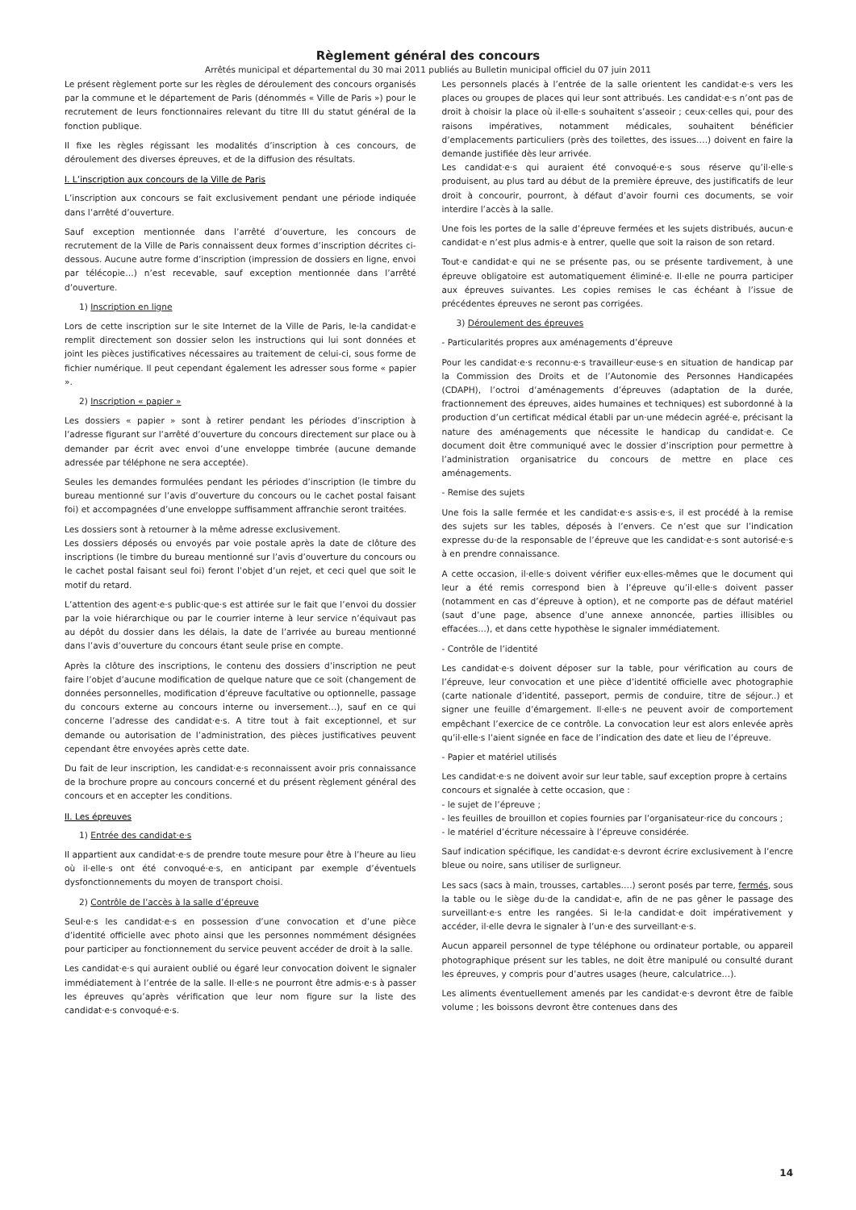Règlement général des concours
Arrêtés municipal et départemental du 30 mai 2011 publiés au Bulletin municipal officiel du 07 juin 2011
Le présent règlement porte sur les règles de déroulement des concours organisés par la commune et le département de Paris (dénommés « Ville de Paris ») pour le recrutement de leurs fonctionnaires relevant du titre III du statut général de la fonction publique.
Il fixe les règles régissant les modalités d’inscription à ces concours, de déroulement des diverses épreuves, et de la diffusion des résultats.
I. L’inscription aux concours de la Ville de Paris
L’inscription aux concours se fait exclusivement pendant une période indiquée dans l’arrêté d’ouverture.
Sauf exception mentionnée dans l’arrêté d’ouverture, les concours de recrutement de la Ville de Paris connaissent deux formes d’inscription décrites ci-dessous. Aucune autre forme d’inscription (impression de dossiers en ligne, envoi par télécopie…) n’est recevable, sauf exception mentionnée dans l’arrêté d’ouverture.
1) Inscription en ligne
Lors de cette inscription sur le site Internet de la Ville de Paris, le·la candidat·e remplit directement son dossier selon les instructions qui lui sont données et joint les pièces justificatives nécessaires au traitement de celui-ci, sous forme de fichier numérique. Il peut cependant également les adresser sous forme « papier ».
2) Inscription « papier »
Les dossiers « papier » sont à retirer pendant les périodes d’inscription à l’adresse figurant sur l’arrêté d’ouverture du concours directement sur place ou à demander par écrit avec envoi d’une enveloppe timbrée (aucune demande adressée par téléphone ne sera acceptée).
Seules les demandes formulées pendant les périodes d’inscription (le timbre du bureau mentionné sur l’avis d’ouverture du concours ou le cachet postal faisant foi) et accompagnées d’une enveloppe suffisamment affranchie seront traitées.
Les dossiers sont à retourner à la même adresse exclusivement.
Les dossiers déposés ou envoyés par voie postale après la date de clôture des inscriptions (le timbre du bureau mentionné sur l’avis d’ouverture du concours ou le cachet postal faisant seul foi) feront l’objet d’un rejet, et ceci quel que soit le motif du retard.
L’attention des agent·e·s public·que·s est attirée sur le fait que l’envoi du dossier par la voie hiérarchique ou par le courrier interne à leur service n’équivaut pas au dépôt du dossier dans les délais, la date de l’arrivée au bureau mentionné dans l’avis d’ouverture du concours étant seule prise en compte.
Après la clôture des inscriptions, le contenu des dossiers d’inscription ne peut faire l’objet d’aucune modification de quelque nature que ce soit (changement de données personnelles, modification d’épreuve facultative ou optionnelle, passage du concours externe au concours interne ou inversement…), sauf en ce qui concerne l’adresse des candidat·e·s. A titre tout à fait exceptionnel, et sur demande ou autorisation de l’administration, des pièces justificatives peuvent cependant être envoyées après cette date.
Du fait de leur inscription, les candidat·e·s reconnaissent avoir pris connaissance de la brochure propre au concours concerné et du présent règlement général des concours et en accepter les conditions.
II. Les épreuves
1) Entrée des candidat·e·s
Il appartient aux candidat·e·s de prendre toute mesure pour être à l’heure au lieu où il·elle·s ont été convoqué·e·s, en anticipant par exemple d’éventuels dysfonctionnements du moyen de transport choisi.
2) Contrôle de l’accès à la salle d’épreuve
Seul·e·s les candidat·e·s en possession d’une convocation et d’une pièce d’identité officielle avec photo ainsi que les personnes nommément désignées pour participer au fonctionnement du service peuvent accéder de droit à la salle.
Les candidat·e·s qui auraient oublié ou égaré leur convocation doivent le signaler immédiatement à l’entrée de la salle. Il·elle·s ne pourront être admis·e·s à passer les épreuves qu’après vérification que leur nom figure sur la liste des candidat·e·s convoqué·e·s.
Les personnels placés à l’entrée de la salle orientent les candidat·e·s vers les places ou groupes de places qui leur sont attribués. Les candidat·e·s n’ont pas de droit à choisir la place où il·elle·s souhaitent s’asseoir ; ceux·celles qui, pour des raisons impératives, notamment médicales, souhaitent bénéficier d’emplacements particuliers (près des toilettes, des issues….) doivent en faire la demande justifiée dès leur arrivée.
Les candidat·e·s qui auraient été convoqué·e·s sous réserve qu’il·elle·s produisent, au plus tard au début de la première épreuve, des justificatifs de leur droit à concourir, pourront, à défaut d’avoir fourni ces documents, se voir interdire l’accès à la salle.
Une fois les portes de la salle d’épreuve fermées et les sujets distribués, aucun·e candidat·e n’est plus admis·e à entrer, quelle que soit la raison de son retard.
Tout·e candidat·e qui ne se présente pas, ou se présente tardivement, à une épreuve obligatoire est automatiquement éliminé·e. Il·elle ne pourra participer aux épreuves suivantes. Les copies remises le cas échéant à l’issue de précédentes épreuves ne seront pas corrigées.
3) Déroulement des épreuves
- Particularités propres aux aménagements d’épreuve
Pour les candidat·e·s reconnu·e·s travailleur·euse·s en situation de handicap par la Commission des Droits et de l’Autonomie des Personnes Handicapées (CDAPH), l’octroi d’aménagements d’épreuves (adaptation de la durée, fractionnement des épreuves, aides humaines et techniques) est subordonné à la production d’un certificat médical établi par un·une médecin agréé·e, précisant la nature des aménagements que nécessite le handicap du candidat·e. Ce document doit être communiqué avec le dossier d’inscription pour permettre à l’administration organisatrice du concours de mettre en place ces aménagements.
- Remise des sujets
Une fois la salle fermée et les candidat·e·s assis·e·s, il est procédé à la remise des sujets sur les tables, déposés à l’envers. Ce n’est que sur l’indication expresse du·de la responsable de l’épreuve que les candidat·e·s sont autorisé·e·s à en prendre connaissance.
A cette occasion, il·elle·s doivent vérifier eux·elles-mêmes que le document qui leur a été remis correspond bien à l’épreuve qu’il·elle·s doivent passer (notamment en cas d’épreuve à option), et ne comporte pas de défaut matériel (saut d’une page, absence d’une annexe annoncée, parties illisibles ou effacées…), et dans cette hypothèse le signaler immédiatement.
- Contrôle de l’identité
Les candidat·e·s doivent déposer sur la table, pour vérification au cours de l’épreuve, leur convocation et une pièce d’identité officielle avec photographie (carte nationale d’identité, passeport, permis de conduire, titre de séjour..) et signer une feuille d’émargement. Il·elle·s ne peuvent avoir de comportement empêchant l’exercice de ce contrôle. La convocation leur est alors enlevée après qu’il·elle·s l’aient signée en face de l’indication des date et lieu de l’épreuve.
- Papier et matériel utilisés
Les candidat·e·s ne doivent avoir sur leur table, sauf exception propre à certains concours et signalée à cette occasion, que :
- le sujet de l’épreuve ;
- les feuilles de brouillon et copies fournies par l’organisateur·rice du concours ;
- le matériel d’écriture nécessaire à l’épreuve considérée.
Sauf indication spécifique, les candidat·e·s devront écrire exclusivement à l’encre bleue ou noire, sans utiliser de surligneur.
Les sacs (sacs à main, trousses, cartables….) seront posés par terre, fermés, sous la table ou le siège du·de la candidat·e, afin de ne pas gêner le passage des surveillant·e·s entre les rangées. Si le·la candidat·e doit impérativement y accéder, il·elle devra le signaler à l’un·e des surveillant·e·s.
Aucun appareil personnel de type téléphone ou ordinateur portable, ou appareil photographique présent sur les tables, ne doit être manipulé ou consulté durant les épreuves, y compris pour d’autres usages (heure, calculatrice…).
Les aliments éventuellement amenés par les candidat·e·s devront être de faible volume ; les boissons devront être contenues dans des
14